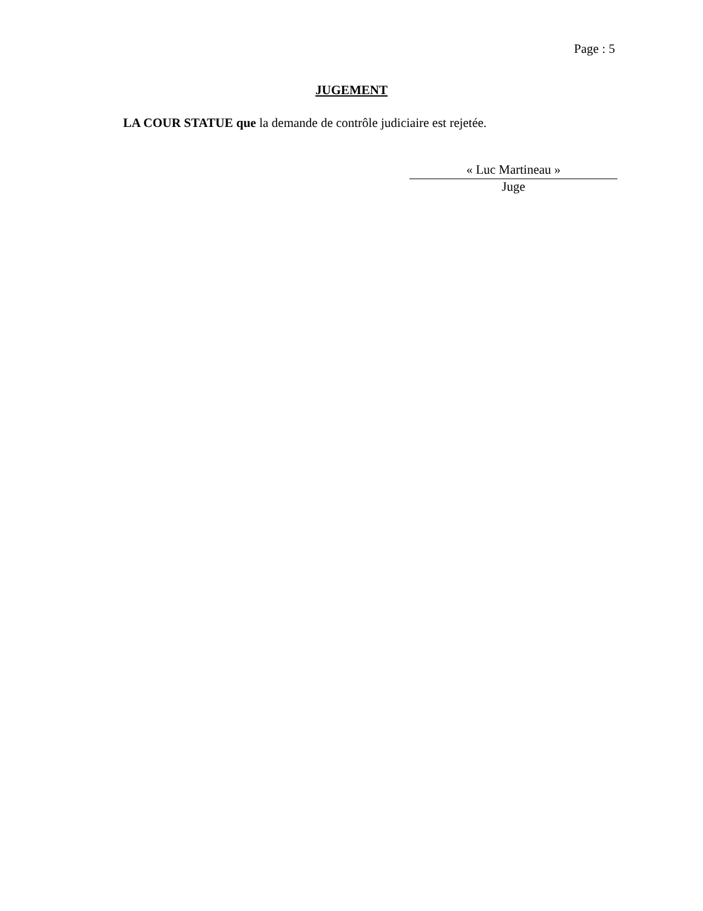Page : 5
JUGEMENT
LA COUR STATUE que la demande de contrôle judiciaire est rejetée.
« Luc Martineau »
Juge